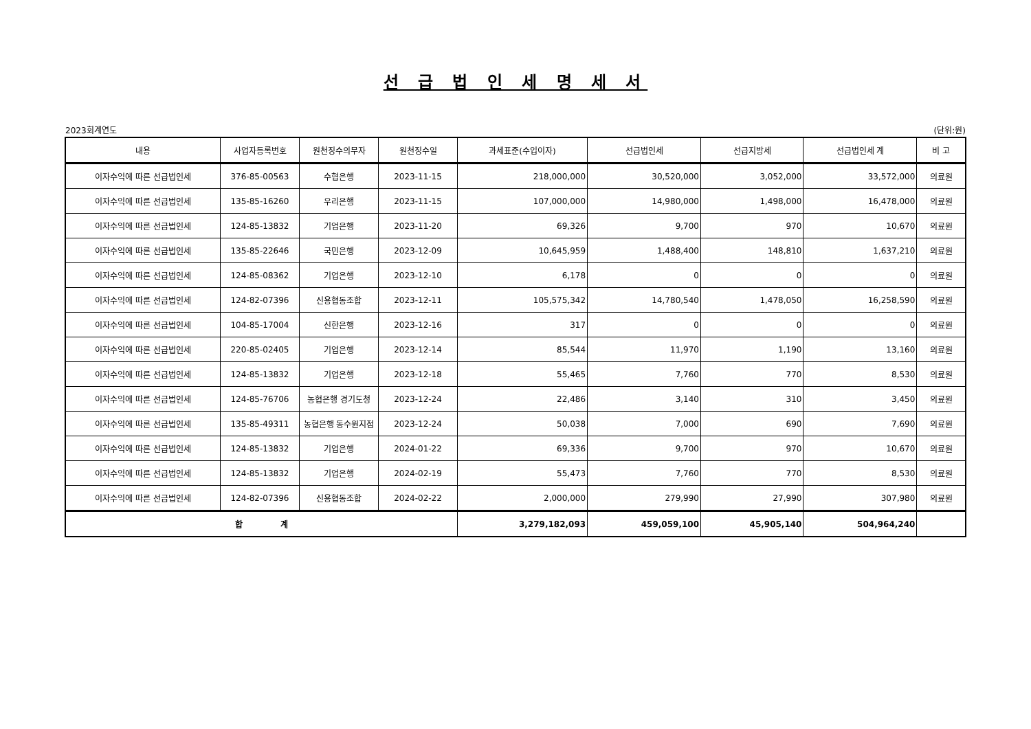선 급 법 인 세 명 세 서
2023회계연도 (단위:원)
| 내용 | 사업자등록번호 | 원천징수의무자 | 원천징수일 | 과세표준(수입이자) | 선급법인세 | 선급지방세 | 선급법인세 계 | 비 고 |
| --- | --- | --- | --- | --- | --- | --- | --- | --- |
| 이자수익에 따른 선급법인세 | 376-85-00563 | 수협은행 | 2023-11-15 | 218,000,000 | 30,520,000 | 3,052,000 | 33,572,000 | 의료원 |
| 이자수익에 따른 선급법인세 | 135-85-16260 | 우리은행 | 2023-11-15 | 107,000,000 | 14,980,000 | 1,498,000 | 16,478,000 | 의료원 |
| 이자수익에 따른 선급법인세 | 124-85-13832 | 기업은행 | 2023-11-20 | 69,326 | 9,700 | 970 | 10,670 | 의료원 |
| 이자수익에 따른 선급법인세 | 135-85-22646 | 국민은행 | 2023-12-09 | 10,645,959 | 1,488,400 | 148,810 | 1,637,210 | 의료원 |
| 이자수익에 따른 선급법인세 | 124-85-08362 | 기업은행 | 2023-12-10 | 6,178 | 0 | 0 | 0 | 의료원 |
| 이자수익에 따른 선급법인세 | 124-82-07396 | 신용협동조합 | 2023-12-11 | 105,575,342 | 14,780,540 | 1,478,050 | 16,258,590 | 의료원 |
| 이자수익에 따른 선급법인세 | 104-85-17004 | 신한은행 | 2023-12-16 | 317 | 0 | 0 | 0 | 의료원 |
| 이자수익에 따른 선급법인세 | 220-85-02405 | 기업은행 | 2023-12-14 | 85,544 | 11,970 | 1,190 | 13,160 | 의료원 |
| 이자수익에 따른 선급법인세 | 124-85-13832 | 기업은행 | 2023-12-18 | 55,465 | 7,760 | 770 | 8,530 | 의료원 |
| 이자수익에 따른 선급법인세 | 124-85-76706 | 농협은행 경기도청 | 2023-12-24 | 22,486 | 3,140 | 310 | 3,450 | 의료원 |
| 이자수익에 따른 선급법인세 | 135-85-49311 | 농협은행 동수원지점 | 2023-12-24 | 50,038 | 7,000 | 690 | 7,690 | 의료원 |
| 이자수익에 따른 선급법인세 | 124-85-13832 | 기업은행 | 2024-01-22 | 69,336 | 9,700 | 970 | 10,670 | 의료원 |
| 이자수익에 따른 선급법인세 | 124-85-13832 | 기업은행 | 2024-02-19 | 55,473 | 7,760 | 770 | 8,530 | 의료원 |
| 이자수익에 따른 선급법인세 | 124-82-07396 | 신용협동조합 | 2024-02-22 | 2,000,000 | 279,990 | 27,990 | 307,980 | 의료원 |
| 합 계 | | | | 3,279,182,093 | 459,059,100 | 45,905,140 | 504,964,240 | |